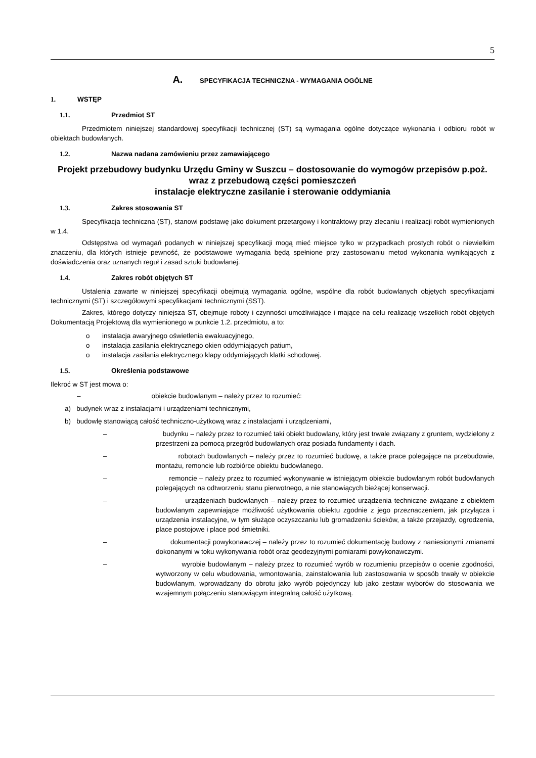5
A. SPECYFIKACJA TECHNICZNA - WYMAGANIA OGÓLNE
1. WSTĘP
1.1. Przedmiot ST
Przedmiotem niniejszej standardowej specyfikacji technicznej (ST) są wymagania ogólne dotyczące wykonania i odbioru robót w obiektach budowlanych.
1.2. Nazwa nadana zamówieniu przez zamawiającego
Projekt przebudowy budynku Urzędu Gminy w Suszcu – dostosowanie do wymogów przepisów p.poż. wraz z przebudową części pomieszczeń
instalacje elektryczne zasilanie i sterowanie oddymiania
1.3. Zakres stosowania ST
Specyfikacja techniczna (ST), stanowi podstawę jako dokument przetargowy i kontraktowy przy zlecaniu i realizacji robót wymienionych w 1.4.
Odstępstwa od wymagań podanych w niniejszej specyfikacji mogą mieć miejsce tylko w przypadkach prostych robót o niewielkim znaczeniu, dla których istnieje pewność, że podstawowe wymagania będą spełnione przy zastosowaniu metod wykonania wynikających z doświadczenia oraz uznanych reguł i zasad sztuki budowlanej.
1.4. Zakres robót objętych ST
Ustalenia zawarte w niniejszej specyfikacji obejmują wymagania ogólne, wspólne dla robót budowlanych objętych specyfikacjami technicznymi (ST) i szczegółowymi specyfikacjami technicznymi (SST).
Zakres, którego dotyczy niniejsza ST, obejmuje roboty i czynności umożliwiające i mające na celu realizację wszelkich robót objętych Dokumentacją Projektową dla wymienionego w punkcie 1.2. przedmiotu, a to:
o instalacja awaryjnego oświetlenia ewakuacyjnego,
o instalacja zasilania elektrycznego okien oddymiających patium,
o instalacja zasilania elektrycznego klapy oddymiających klatki schodowej.
1.5. Określenia podstawowe
Ilekroć w ST jest mowa o:
– obiekcie budowlanym – należy przez to rozumieć:
a) budynek wraz z instalacjami i urządzeniami technicznymi,
b) budowlę stanowiącą całość techniczno-użytkową wraz z instalacjami i urządzeniami,
– budynku – należy przez to rozumieć taki obiekt budowlany, który jest trwale związany z gruntem, wydzielony z przestrzeni za pomocą przegród budowlanych oraz posiada fundamenty i dach.
– robotach budowlanych – należy przez to rozumieć budowę, a także prace polegające na przebudowie, montażu, remoncie lub rozbiórce obiektu budowlanego.
– remoncie – należy przez to rozumieć wykonywanie w istniejącym obiekcie budowlanym robót budowlanych polegających na odtworzeniu stanu pierwotnego, a nie stanowiących bieżącej konserwacji.
– urządzeniach budowlanych – należy przez to rozumieć urządzenia techniczne związane z obiektem budowlanym zapewniające możliwość użytkowania obiektu zgodnie z jego przeznaczeniem, jak przyłącza i urządzenia instalacyjne, w tym służące oczyszczaniu lub gromadzeniu ścieków, a także przejazdy, ogrodzenia, place postojowe i place pod śmietniki.
– dokumentacji powykonawczej – należy przez to rozumieć dokumentację budowy z naniesionymi zmianami dokonanymi w toku wykonywania robót oraz geodezyjnymi pomiarami powykonawczymi.
– wyrobie budowlanym – należy przez to rozumieć wyrób w rozumieniu przepisów o ocenie zgodności, wytworzony w celu wbudowania, wmontowania, zainstalowania lub zastosowania w sposób trwały w obiekcie budowlanym, wprowadzany do obrotu jako wyrób pojedynczy lub jako zestaw wyborów do stosowania we wzajemnym połączeniu stanowiącym integralną całość użytkową.